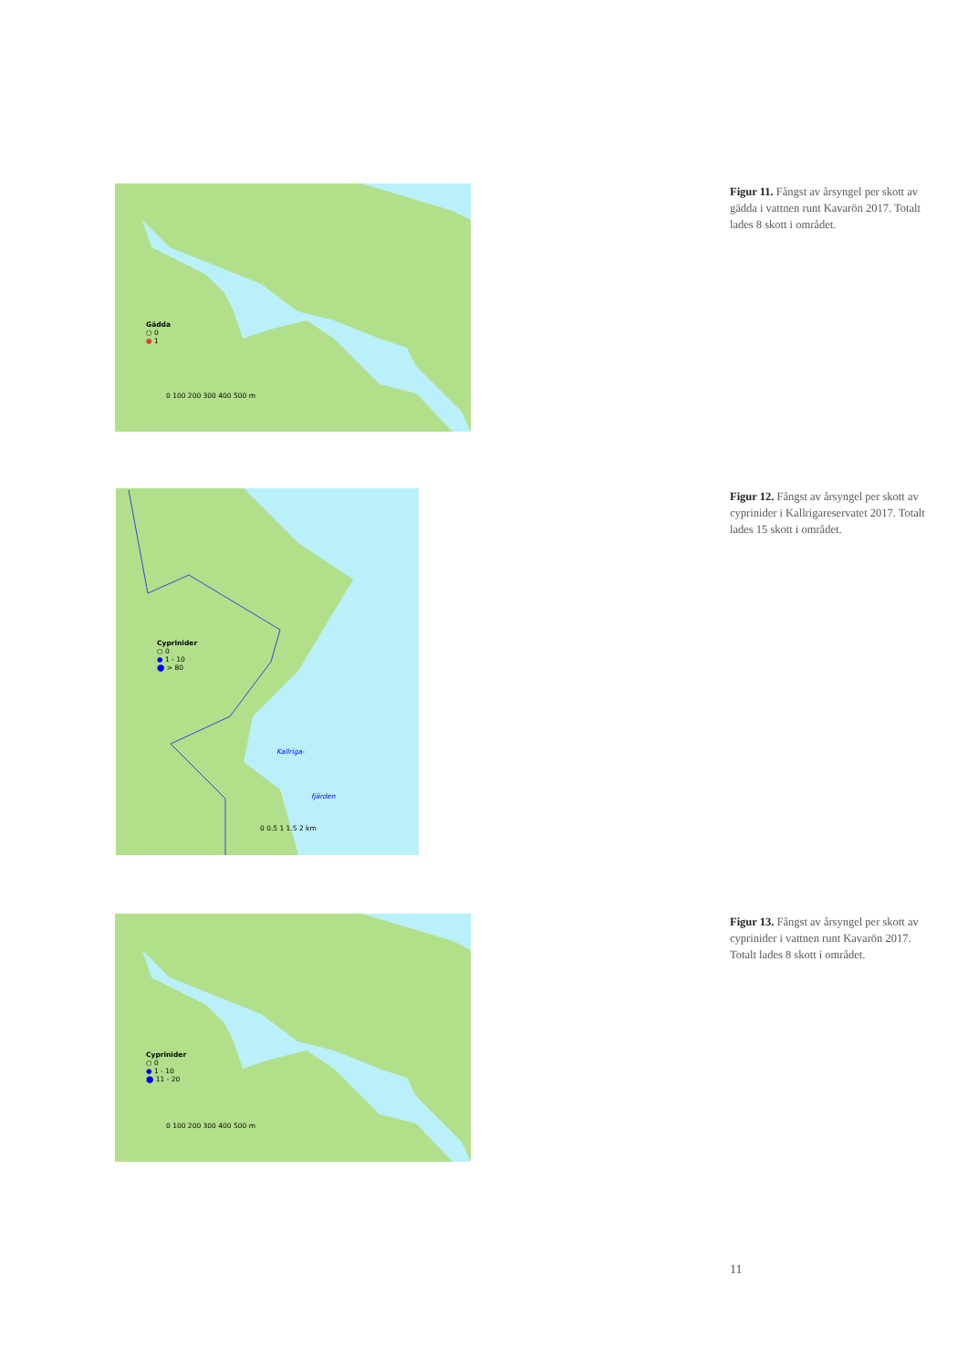Gädda
○ 0
● 1
0 100 200 300 400 500 m
Figur 11. Fångst av årsyngel per skott av gädda i vattnen runt Kavarön 2017. Totalt lades 8 skott i området.
Cyprinider
○ 0
● 1 - 10
⬤ > 80
Kallriga-
fjärden
0 0.5 1 1.5 2 km
Figur 12. Fångst av årsyngel per skott av cyprinider i Kallrigareservatet 2017. Totalt lades 15 skott i området.
Cyprinider
○ 0
● 1 - 10
⬤ 11 - 20
0 100 200 300 400 500 m
Figur 13. Fångst av årsyngel per skott av cyprinider i vattnen runt Kavarön 2017. Totalt lades 8 skott i området.
11